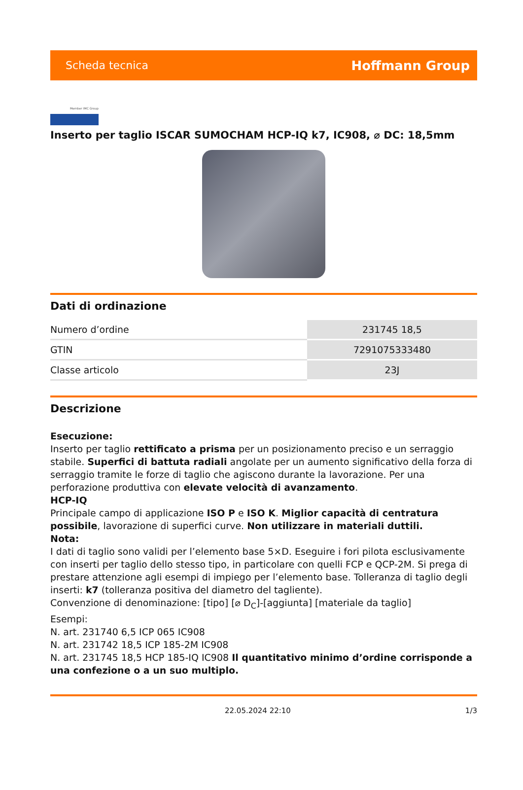Scheda tecnica Hoffmann Group
Member IMC Group
Inserto per taglio ISCAR SUMOCHAM HCP-IQ k7, IC908, ⌀ DC: 18,5mm
Dati di ordinazione
| Numero d’ordine | 231745 18,5 |
| GTIN | 7291075333480 |
| Classe articolo | 23J |
Descrizione
Esecuzione:
Inserto per taglio rettificato a prisma per un posizionamento preciso e un serraggio stabile. Superfici di battuta radiali angolate per un aumento significativo della forza di serraggio tramite le forze di taglio che agiscono durante la lavorazione. Per una perforazione produttiva con elevate velocità di avanzamento.
HCP-IQ
Principale campo di applicazione ISO P e ISO K. Miglior capacità di centratura possibile, lavorazione di superfici curve. Non utilizzare in materiali duttili.
Nota:
I dati di taglio sono validi per l’elemento base 5×D. Eseguire i fori pilota esclusivamente con inserti per taglio dello stesso tipo, in particolare con quelli FCP e QCP-2M. Si prega di prestare attenzione agli esempi di impiego per l’elemento base. Tolleranza di taglio degli inserti: k7 (tolleranza positiva del diametro del tagliente).
Convenzione di denominazione: [tipo] [⌀ D<sub>C</sub>]-[aggiunta] [materiale da taglio]
Esempi:
N. art. 231740 6,5 ICP 065 IC908
N. art. 231742 18,5 ICP 185-2M IC908
N. art. 231745 18,5 HCP 185-IQ IC908 Il quantitativo minimo d’ordine corrisponde a una confezione o a un suo multiplo.
22.05.2024 22:10 1/3